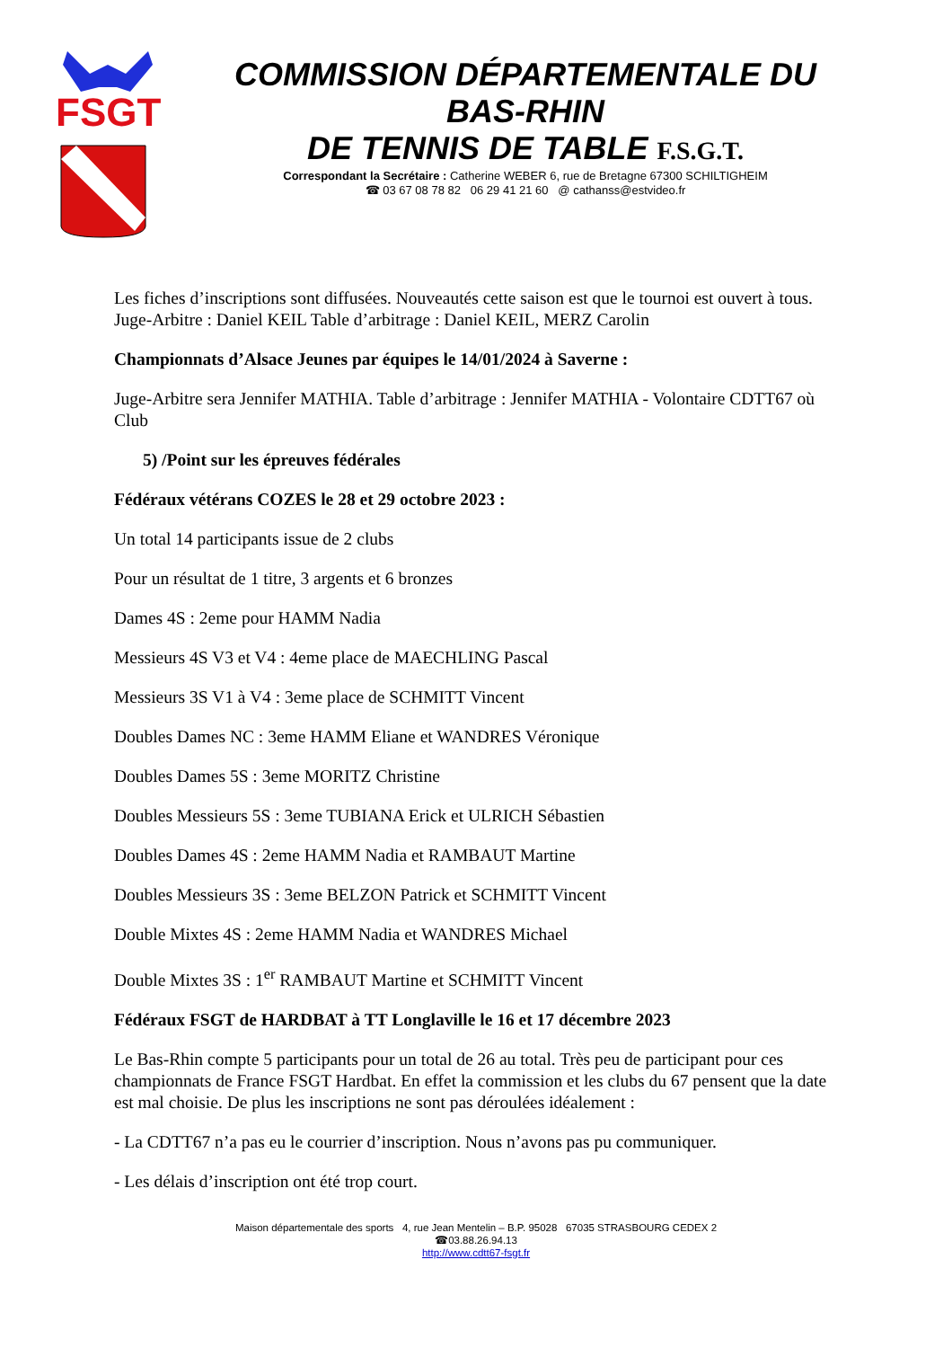FSGT
COMMISSION DÉPARTEMENTALE DU
BAS-RHIN
DE TENNIS DE TABLE F.S.G.T.
Correspondant la Secrétaire : Catherine WEBER 6, rue de Bretagne 67300 SCHILTIGHEIM
☎ 03 67 08 78 82 06 29 41 21 60 @ cathanss@estvideo.fr
Les fiches d’inscriptions sont diffusées. Nouveautés cette saison est que le tournoi est ouvert à tous. Juge-Arbitre : Daniel KEIL Table d’arbitrage : Daniel KEIL, MERZ Carolin
Championnats d’Alsace Jeunes par équipes le 14/01/2024 à Saverne :
Juge-Arbitre sera Jennifer MATHIA. Table d’arbitrage : Jennifer MATHIA - Volontaire CDTT67 où Club
5) /Point sur les épreuves fédérales
Fédéraux vétérans COZES le 28 et 29 octobre 2023 :
Un total 14 participants issue de 2 clubs
Pour un résultat de 1 titre, 3 argents et 6 bronzes
Dames 4S : 2eme pour HAMM Nadia
Messieurs 4S V3 et V4 : 4eme place de MAECHLING Pascal
Messieurs 3S V1 à V4 : 3eme place de SCHMITT Vincent
Doubles Dames NC : 3eme HAMM Eliane et WANDRES Véronique
Doubles Dames 5S : 3eme MORITZ Christine
Doubles Messieurs 5S : 3eme TUBIANA Erick et ULRICH Sébastien
Doubles Dames 4S : 2eme HAMM Nadia et RAMBAUT Martine
Doubles Messieurs 3S : 3eme BELZON Patrick et SCHMITT Vincent
Double Mixtes 4S : 2eme HAMM Nadia et WANDRES Michael
Double Mixtes 3S : 1<sup>er</sup> RAMBAUT Martine et SCHMITT Vincent
Fédéraux FSGT de HARDBAT à TT Longlaville le 16 et 17 décembre 2023
Le Bas-Rhin compte 5 participants pour un total de 26 au total. Très peu de participant pour ces championnats de France FSGT Hardbat. En effet la commission et les clubs du 67 pensent que la date est mal choisie. De plus les inscriptions ne sont pas déroulées idéalement :
- La CDTT67 n’a pas eu le courrier d’inscription. Nous n’avons pas pu communiquer.
- Les délais d’inscription ont été trop court.
Maison départementale des sports 4, rue Jean Mentelin – B.P. 95028 67035 STRASBOURG CEDEX 2
☎03.88.26.94.13
http://www.cdtt67-fsgt.fr